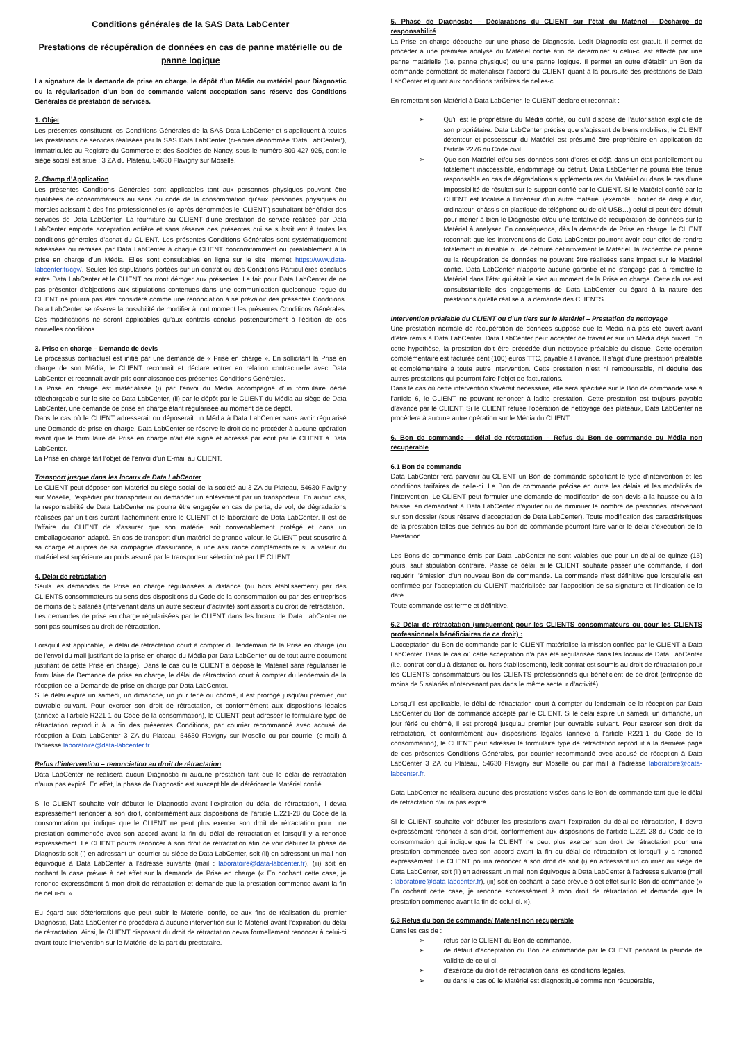Conditions générales de la SAS Data LabCenter
Prestations de récupération de données en cas de panne matérielle ou de panne logique
La signature de la demande de prise en charge, le dépôt d’un Média ou matériel pour Diagnostic ou la régularisation d’un bon de commande valent acceptation sans réserve des Conditions Générales de prestation de services.
1. Objet
Les présentes constituent les Conditions Générales de la SAS Data LabCenter et s’appliquent à toutes les prestations de services réalisées par la SAS Data LabCenter (ci-après dénommée ‘Data LabCenter’), immatriculée au Registre du Commerce et des Sociétés de Nancy, sous le numéro 809 427 925, dont le siège social est situé : 3 ZA du Plateau, 54630 Flavigny sur Moselle.
2. Champ d’Application
Les présentes Conditions Générales sont applicables tant aux personnes physiques pouvant être qualifiées de consommateurs au sens du code de la consommation qu’aux personnes physiques ou morales agissant à des fins professionnelles (ci-après dénommées le ‘CLIENT’) souhaitant bénéficier des services de Data LabCenter. La fourniture au CLIENT d’une prestation de service réalisée par Data LabCenter emporte acceptation entière et sans réserve des présentes qui se substituent à toutes les conditions générales d’achat du CLIENT. Les présentes Conditions Générales sont systématiquement adressées ou remises par Data LabCenter à chaque CLIENT concomitamment ou préalablement à la prise en charge d’un Média. Elles sont consultables en ligne sur le site internet https://www.data-labcenter.fr/cgv/. Seules les stipulations portées sur un contrat ou des Conditions Particulières conclues entre Data LabCenter et le CLIENT pourront déroger aux présentes. Le fait pour Data LabCenter de ne pas présenter d’objections aux stipulations contenues dans une communication quelconque reçue du CLIENT ne pourra pas être considéré comme une renonciation à se prévaloir des présentes Conditions. Data LabCenter se réserve la possibilité de modifier à tout moment les présentes Conditions Générales. Ces modifications ne seront applicables qu’aux contrats conclus postérieurement à l’édition de ces nouvelles conditions.
3. Prise en charge – Demande de devis
Le processus contractuel est initié par une demande de « Prise en charge ». En sollicitant la Prise en charge de son Média, le CLIENT reconnait et déclare entrer en relation contractuelle avec Data LabCenter et reconnait avoir pris connaissance des présentes Conditions Générales.
La Prise en charge est matérialisée (i) par l’envoi du Média accompagné d’un formulaire dédié téléchargeable sur le site de Data LabCenter, (ii) par le dépôt par le CLIENT du Média au siège de Data LabCenter, une demande de prise en charge étant régularisée au moment de ce dépôt.
Dans le cas où le CLIENT adresserait ou déposerait un Média à Data LabCenter sans avoir régularisé une Demande de prise en charge, Data LabCenter se réserve le droit de ne procéder à aucune opération avant que le formulaire de Prise en charge n’ait été signé et adressé par écrit par le CLIENT à Data LabCenter.
La Prise en charge fait l’objet de l’envoi d’un E-mail au CLIENT.
Transport jusque dans les locaux de Data LabCenter
Le CLIENT peut déposer son Matériel au siège social de la société au 3 ZA du Plateau, 54630 Flavigny sur Moselle, l’expédier par transporteur ou demander un enlèvement par un transporteur. En aucun cas, la responsabilité de Data LabCenter ne pourra être engagée en cas de perte, de vol, de dégradations réalisées par un tiers durant l’acheminent entre le CLIENT et le laboratoire de Data LabCenter. Il est de l’affaire du CLIENT de s’assurer que son matériel soit convenablement protégé et dans un emballage/carton adapté. En cas de transport d’un matériel de grande valeur, le CLIENT peut souscrire à sa charge et auprès de sa compagnie d’assurance, à une assurance complémentaire si la valeur du matériel est supérieure au poids assuré par le transporteur sélectionné par LE CLIENT.
4. Délai de rétractation
Seuls les demandes de Prise en charge régularisées à distance (ou hors établissement) par des CLIENTS consommateurs au sens des dispositions du Code de la consommation ou par des entreprises de moins de 5 salariés (intervenant dans un autre secteur d’activité) sont assortis du droit de rétractation.
Les demandes de prise en charge régularisées par le CLIENT dans les locaux de Data LabCenter ne sont pas soumises au droit de rétractation.
Lorsqu’il est applicable, le délai de rétractation court à compter du lendemain de la Prise en charge (ou de l’envoi du mail justifiant de la prise en charge du Média par Data LabCenter ou de tout autre document justifiant de cette Prise en charge). Dans le cas où le CLIENT a déposé le Matériel sans régulariser le formulaire de Demande de prise en charge, le délai de rétractation court à compter du lendemain de la réception de la Demande de prise en charge par Data LabCenter.
Si le délai expire un samedi, un dimanche, un jour férié ou chômé, il est prorogé jusqu’au premier jour ouvrable suivant. Pour exercer son droit de rétractation, et conformément aux dispositions légales (annexe à l’article R221-1 du Code de la consommation), le CLIENT peut adresser le formulaire type de rétractation reproduit à la fin des présentes Conditions, par courrier recommandé avec accusé de réception à Data LabCenter 3 ZA du Plateau, 54630 Flavigny sur Moselle ou par courriel (e-mail) à l’adresse laboratoire@data-labcenter.fr.
Refus d’intervention – renonciation au droit de rétractation
Data LabCenter ne réalisera aucun Diagnostic ni aucune prestation tant que le délai de rétractation n’aura pas expiré. En effet, la phase de Diagnostic est susceptible de détériorer le Matériel confié.
Si le CLIENT souhaite voir débuter le Diagnostic avant l’expiration du délai de rétractation, il devra expressément renoncer à son droit, conformément aux dispositions de l’article L.221-28 du Code de la consommation qui indique que le CLIENT ne peut plus exercer son droit de rétractation pour une prestation commencée avec son accord avant la fin du délai de rétractation et lorsqu’il y a renoncé expressément. Le CLIENT pourra renoncer à son droit de rétractation afin de voir débuter la phase de Diagnostic soit (i) en adressant un courrier au siège de Data LabCenter, soit (ii) en adressant un mail non équivoque à Data LabCenter à l’adresse suivante (mail : laboratoire@data-labcenter.fr), (iii) soit en cochant la case prévue à cet effet sur la demande de Prise en charge (« En cochant cette case, je renonce expressément à mon droit de rétractation et demande que la prestation commence avant la fin de celui-ci. ».
Eu égard aux détériorations que peut subir le Matériel confié, ce aux fins de réalisation du premier Diagnostic, Data LabCenter ne procèdera à aucune intervention sur le Matériel avant l’expiration du délai de rétractation. Ainsi, le CLIENT disposant du droit de rétractation devra formellement renoncer à celui-ci avant toute intervention sur le Matériel de la part du prestataire.
5. Phase de Diagnostic – Déclarations du CLIENT sur l’état du Matériel - Décharge de responsabilité
La Prise en charge débouche sur une phase de Diagnostic. Ledit Diagnostic est gratuit. Il permet de procéder à une première analyse du Matériel confié afin de déterminer si celui-ci est affecté par une panne matérielle (i.e. panne physique) ou une panne logique. Il permet en outre d’établir un Bon de commande permettant de matérialiser l’accord du CLIENT quant à la poursuite des prestations de Data LabCenter et quant aux conditions tarifaires de celles-ci.
En remettant son Matériel à Data LabCenter, le CLIENT déclare et reconnait :
➢ Qu’il est le propriétaire du Média confié, ou qu’il dispose de l’autorisation explicite de son propriétaire. Data LabCenter précise que s’agissant de biens mobiliers, le CLIENT détenteur et possesseur du Matériel est présumé être propriétaire en application de l’article 2276 du Code civil.
➢ Que son Matériel et/ou ses données sont d’ores et déjà dans un état partiellement ou totalement inaccessible, endommagé ou détruit. Data LabCenter ne pourra être tenue responsable en cas de dégradations supplémentaires du Matériel ou dans le cas d’une impossibilité de résultat sur le support confié par le CLIENT. Si le Matériel confié par le CLIENT est localisé à l’intérieur d’un autre matériel (exemple : boitier de disque dur, ordinateur, châssis en plastique de téléphone ou de clé USB…) celui-ci peut être détruit pour mener à bien le Diagnostic et/ou une tentative de récupération de données sur le Matériel à analyser. En conséquence, dès la demande de Prise en charge, le CLIENT reconnait que les interventions de Data LabCenter pourront avoir pour effet de rendre totalement inutilisable ou de détruire définitivement le Matériel, la recherche de panne ou la récupération de données ne pouvant être réalisées sans impact sur le Matériel confié. Data LabCenter n’apporte aucune garantie et ne s’engage pas à remettre le Matériel dans l’état qui était le sien au moment de la Prise en charge. Cette clause est consubstantielle des engagements de Data LabCenter eu égard à la nature des prestations qu’elle réalise à la demande des CLIENTS.
Intervention préalable du CLIENT ou d’un tiers sur le Matériel – Prestation de nettoyage
Une prestation normale de récupération de données suppose que le Média n’a pas été ouvert avant d’être remis à Data LabCenter. Data LabCenter peut accepter de travailler sur un Média déjà ouvert. En cette hypothèse, la prestation doit être précédée d’un nettoyage préalable du disque. Cette opération complémentaire est facturée cent (100) euros TTC, payable à l’avance. Il s’agit d’une prestation préalable et complémentaire à toute autre intervention. Cette prestation n’est ni remboursable, ni déduite des autres prestations qui pourront faire l’objet de facturations.
Dans le cas où cette intervention s’avérait nécessaire, elle sera spécifiée sur le Bon de commande visé à l’article 6, le CLIENT ne pouvant renoncer à ladite prestation. Cette prestation est toujours payable d’avance par le CLIENT. Si le CLIENT refuse l’opération de nettoyage des plateaux, Data LabCenter ne procèdera à aucune autre opération sur le Média du CLIENT.
6. Bon de commande – délai de rétractation – Refus du Bon de commande ou Média non récupérable
6.1 Bon de commande
Data LabCenter fera parvenir au CLIENT un Bon de commande spécifiant le type d’intervention et les conditions tarifaires de celle-ci. Le Bon de commande précise en outre les délais et les modalités de l’intervention. Le CLIENT peut formuler une demande de modification de son devis à la hausse ou à la baisse, en demandant à Data LabCenter d’ajouter ou de diminuer le nombre de personnes intervenant sur son dossier (sous réserve d’acceptation de Data LabCenter). Toute modification des caractéristiques de la prestation telles que définies au bon de commande pourront faire varier le délai d’exécution de la Prestation.
Les Bons de commande émis par Data LabCenter ne sont valables que pour un délai de quinze (15) jours, sauf stipulation contraire. Passé ce délai, si le CLIENT souhaite passer une commande, il doit requérir l’émission d’un nouveau Bon de commande. La commande n’est définitive que lorsqu’elle est confirmée par l’acceptation du CLIENT matérialisée par l’apposition de sa signature et l’indication de la date.
Toute commande est ferme et définitive.
6.2 Délai de rétractation (uniquement pour les CLIENTS consommateurs ou pour les CLIENTS professionnels bénéficiaires de ce droit) :
L’acceptation du Bon de commande par le CLIENT matérialise la mission confiée par le CLIENT à Data LabCenter. Dans le cas où cette acceptation n’a pas été régularisée dans les locaux de Data LabCenter (i.e. contrat conclu à distance ou hors établissement), ledit contrat est soumis au droit de rétractation pour les CLIENTS consommateurs ou les CLIENTS professionnels qui bénéficient de ce droit (entreprise de moins de 5 salariés n’intervenant pas dans le même secteur d’activité).
Lorsqu’il est applicable, le délai de rétractation court à compter du lendemain de la réception par Data LabCenter du Bon de commande accepté par le CLIENT. Si le délai expire un samedi, un dimanche, un jour férié ou chômé, il est prorogé jusqu’au premier jour ouvrable suivant. Pour exercer son droit de rétractation, et conformément aux dispositions légales (annexe à l’article R221-1 du Code de la consommation), le CLIENT peut adresser le formulaire type de rétractation reproduit à la dernière page de ces présentes Conditions Générales, par courrier recommandé avec accusé de réception à Data LabCenter 3 ZA du Plateau, 54630 Flavigny sur Moselle ou par mail à l’adresse laboratoire@data-labcenter.fr.
Data LabCenter ne réalisera aucune des prestations visées dans le Bon de commande tant que le délai de rétractation n’aura pas expiré.
Si le CLIENT souhaite voir débuter les prestations avant l’expiration du délai de rétractation, il devra expressément renoncer à son droit, conformément aux dispositions de l’article L.221-28 du Code de la consommation qui indique que le CLIENT ne peut plus exercer son droit de rétractation pour une prestation commencée avec son accord avant la fin du délai de rétractation et lorsqu’il y a renoncé expressément. Le CLIENT pourra renoncer à son droit de soit (i) en adressant un courrier au siège de Data LabCenter, soit (ii) en adressant un mail non équivoque à Data LabCenter à l’adresse suivante (mail : laboratoire@data-labcenter.fr), (iii) soit en cochant la case prévue à cet effet sur le Bon de commande (« En cochant cette case, je renonce expressément à mon droit de rétractation et demande que la prestation commence avant la fin de celui-ci. »).
6.3 Refus du bon de commande/ Matériel non récupérable
Dans les cas de :
➢ refus par le CLIENT du Bon de commande,
➢ de défaut d’acceptation du Bon de commande par le CLIENT pendant la période de validité de celui-ci,
➢ d’exercice du droit de rétractation dans les conditions légales,
➢ ou dans le cas où le Matériel est diagnostiqué comme non récupérable,